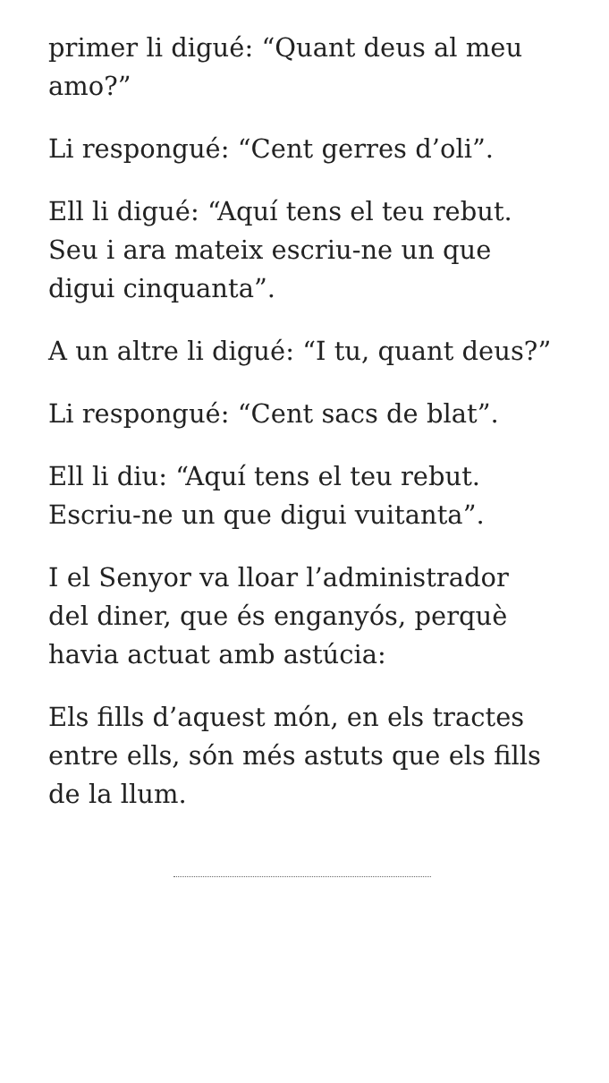primer li digué: “Quant deus al meu amo?”
Li respongué: “Cent gerres d’oli”.
Ell li digué: “Aquí tens el teu rebut. Seu i ara mateix escriu-ne un que digui cinquanta”.
A un altre li digué: “I tu, quant deus?”
Li respongué: “Cent sacs de blat”.
Ell li diu: “Aquí tens el teu rebut. Escriu-ne un que digui vuitanta”.
I el Senyor va lloar l’administrador del diner, que és enganyós, perquè havia actuat amb astúcia:
Els fills d’aquest món, en els tractes entre ells, són més astuts que els fills de la llum.